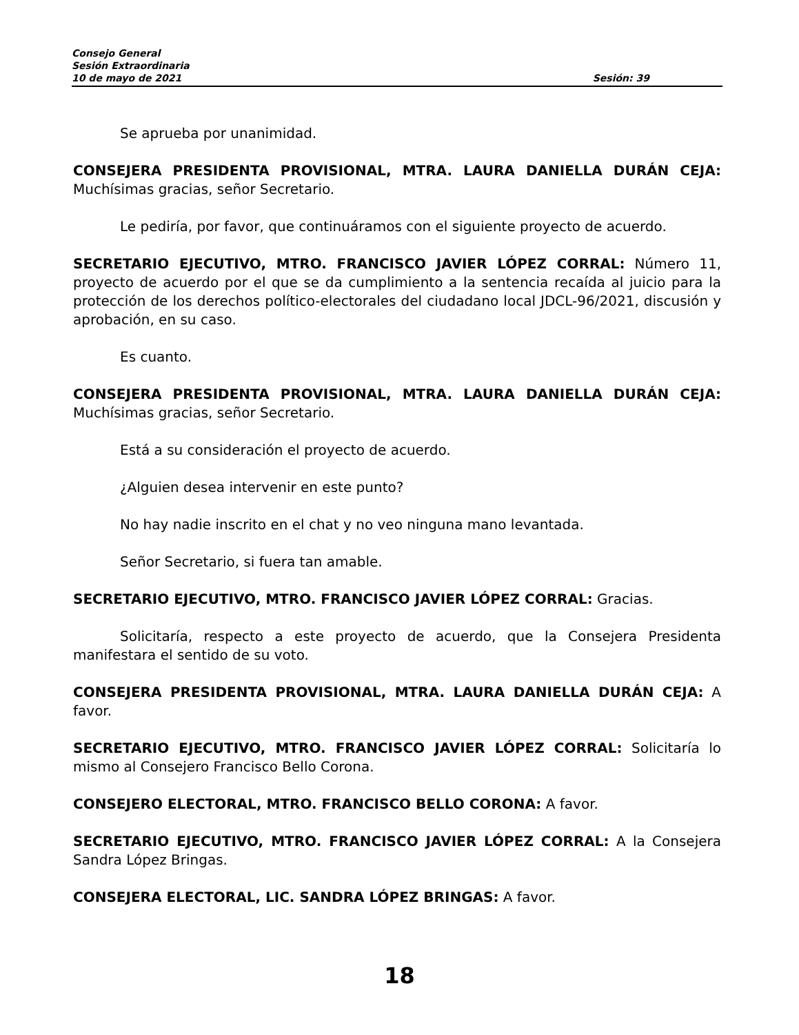Consejo General
Sesión Extraordinaria
10 de mayo de 2021 Sesión: 39
Se aprueba por unanimidad.
CONSEJERA PRESIDENTA PROVISIONAL, MTRA. LAURA DANIELLA DURÁN CEJA: Muchísimas gracias, señor Secretario.
Le pediría, por favor, que continuáramos con el siguiente proyecto de acuerdo.
SECRETARIO EJECUTIVO, MTRO. FRANCISCO JAVIER LÓPEZ CORRAL: Número 11, proyecto de acuerdo por el que se da cumplimiento a la sentencia recaída al juicio para la protección de los derechos político-electorales del ciudadano local JDCL-96/2021, discusión y aprobación, en su caso.
Es cuanto.
CONSEJERA PRESIDENTA PROVISIONAL, MTRA. LAURA DANIELLA DURÁN CEJA: Muchísimas gracias, señor Secretario.
Está a su consideración el proyecto de acuerdo.
¿Alguien desea intervenir en este punto?
No hay nadie inscrito en el chat y no veo ninguna mano levantada.
Señor Secretario, si fuera tan amable.
SECRETARIO EJECUTIVO, MTRO. FRANCISCO JAVIER LÓPEZ CORRAL: Gracias.
Solicitaría, respecto a este proyecto de acuerdo, que la Consejera Presidenta manifestara el sentido de su voto.
CONSEJERA PRESIDENTA PROVISIONAL, MTRA. LAURA DANIELLA DURÁN CEJA: A favor.
SECRETARIO EJECUTIVO, MTRO. FRANCISCO JAVIER LÓPEZ CORRAL: Solicitaría lo mismo al Consejero Francisco Bello Corona.
CONSEJERO ELECTORAL, MTRO. FRANCISCO BELLO CORONA: A favor.
SECRETARIO EJECUTIVO, MTRO. FRANCISCO JAVIER LÓPEZ CORRAL: A la Consejera Sandra López Bringas.
CONSEJERA ELECTORAL, LIC. SANDRA LÓPEZ BRINGAS: A favor.
18